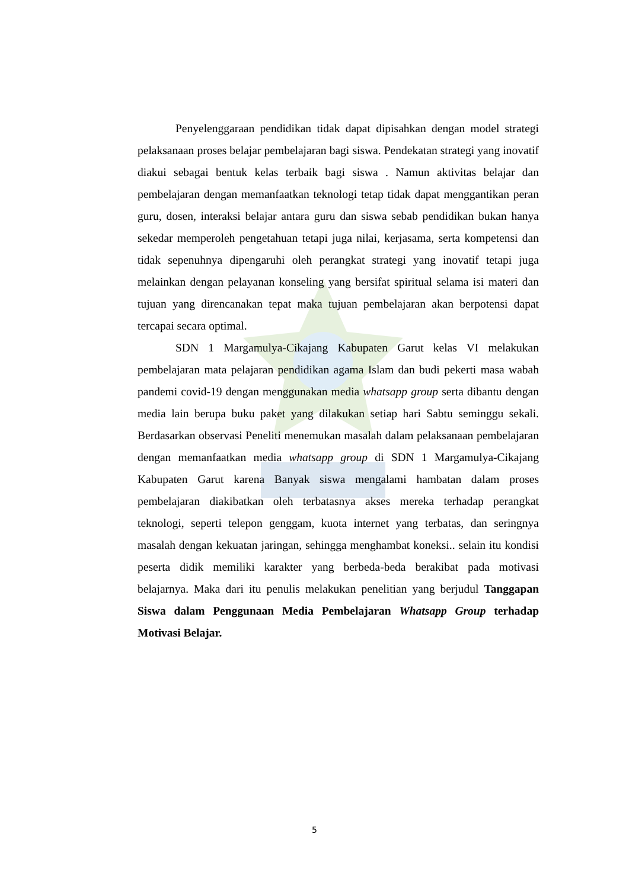Penyelenggaraan pendidikan tidak dapat dipisahkan dengan model strategi pelaksanaan proses belajar pembelajaran bagi siswa. Pendekatan strategi yang inovatif diakui sebagai bentuk kelas terbaik bagi siswa . Namun aktivitas belajar dan pembelajaran dengan memanfaatkan teknologi tetap tidak dapat menggantikan peran guru, dosen, interaksi belajar antara guru dan siswa sebab pendidikan bukan hanya sekedar memperoleh pengetahuan tetapi juga nilai, kerjasama, serta kompetensi dan tidak sepenuhnya dipengaruhi oleh perangkat strategi yang inovatif tetapi juga melainkan dengan pelayanan konseling yang bersifat spiritual selama isi materi dan tujuan yang direncanakan tepat maka tujuan pembelajaran akan berpotensi dapat tercapai secara optimal.
SDN 1 Margamulya-Cikajang Kabupaten Garut kelas VI melakukan pembelajaran mata pelajaran pendidikan agama Islam dan budi pekerti masa wabah pandemi covid-19 dengan menggunakan media whatsapp group serta dibantu dengan media lain berupa buku paket yang dilakukan setiap hari Sabtu seminggu sekali. Berdasarkan observasi Peneliti menemukan masalah dalam pelaksanaan pembelajaran dengan memanfaatkan media whatsapp group di SDN 1 Margamulya-Cikajang Kabupaten Garut karena Banyak siswa mengalami hambatan dalam proses pembelajaran diakibatkan oleh terbatasnya akses mereka terhadap perangkat teknologi, seperti telepon genggam, kuota internet yang terbatas, dan seringnya masalah dengan kekuatan jaringan, sehingga menghambat koneksi.. selain itu kondisi peserta didik memiliki karakter yang berbeda-beda berakibat pada motivasi belajarnya. Maka dari itu penulis melakukan penelitian yang berjudul Tanggapan Siswa dalam Penggunaan Media Pembelajaran Whatsapp Group terhadap Motivasi Belajar.
5